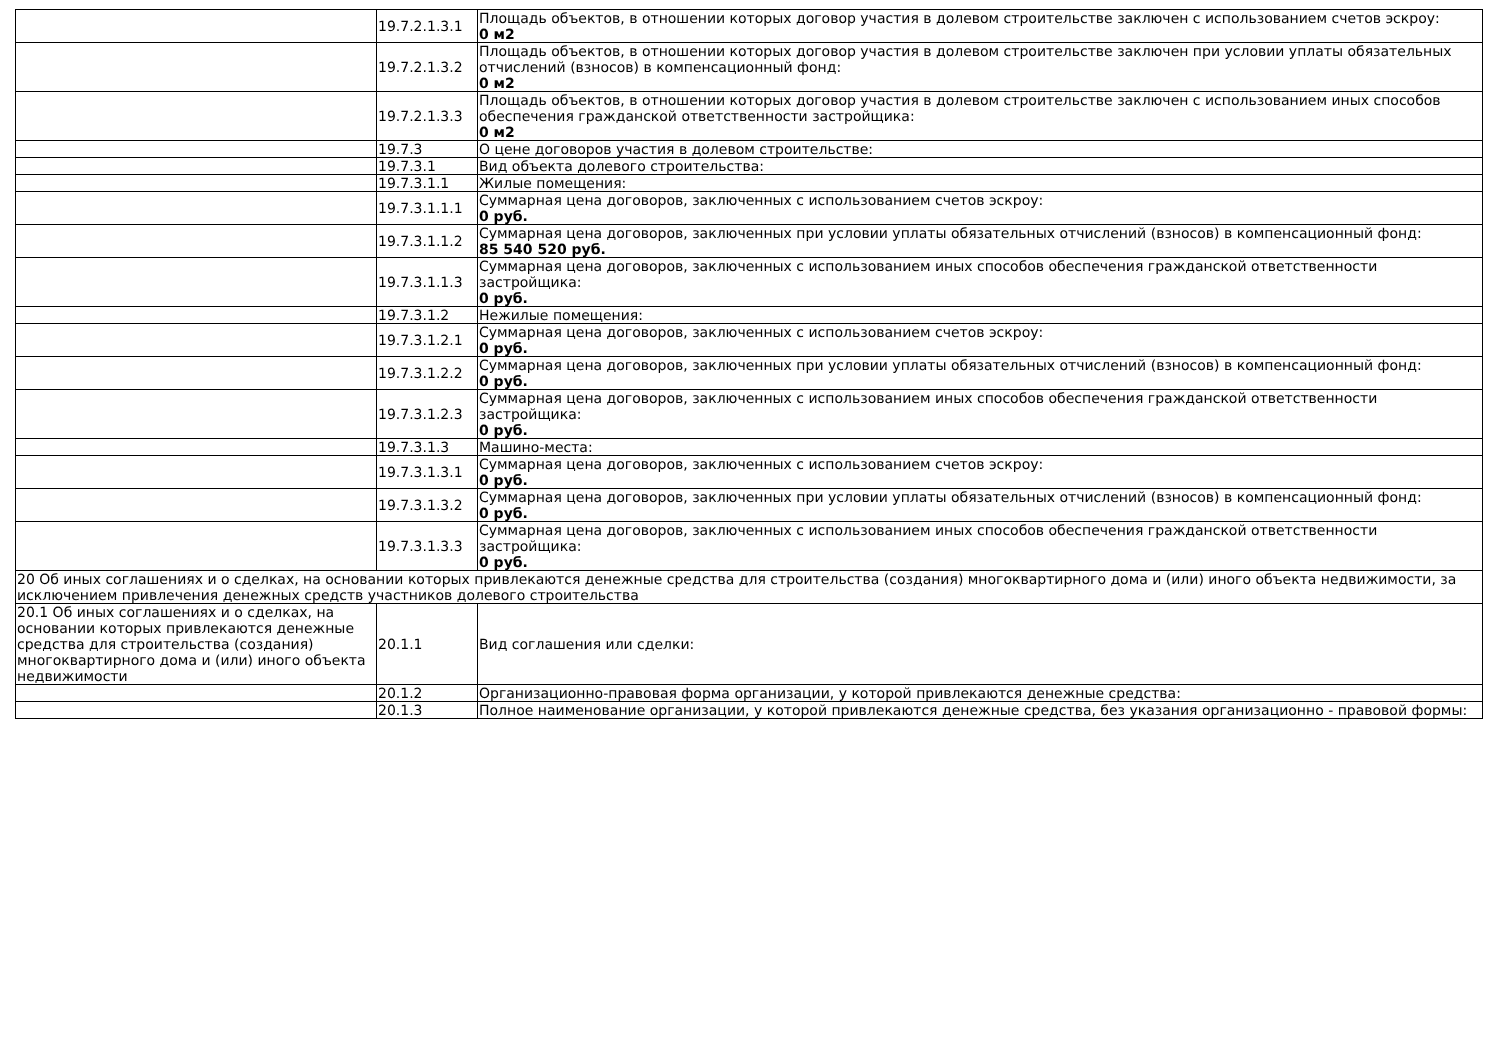| | 19.7.2.1.3.1 | Площадь объектов, в отношении которых договор участия в долевом строительстве заключен с использованием счетов эскроу: 0 м2 |
| | 19.7.2.1.3.2 | Площадь объектов, в отношении которых договор участия в долевом строительстве заключен при условии уплаты обязательных отчислений (взносов) в компенсационный фонд: 0 м2 |
| | 19.7.2.1.3.3 | Площадь объектов, в отношении которых договор участия в долевом строительстве заключен с использованием иных способов обеспечения гражданской ответственности застройщика: 0 м2 |
| | 19.7.3 | О цене договоров участия в долевом строительстве: |
| | 19.7.3.1 | Вид объекта долевого строительства: |
| | 19.7.3.1.1 | Жилые помещения: |
| | 19.7.3.1.1.1 | Суммарная цена договоров, заключенных с использованием счетов эскроу: 0 руб. |
| | 19.7.3.1.1.2 | Суммарная цена договоров, заключенных при условии уплаты обязательных отчислений (взносов) в компенсационный фонд: 85 540 520 руб. |
| | 19.7.3.1.1.3 | Суммарная цена договоров, заключенных с использованием иных способов обеспечения гражданской ответственности застройщика: 0 руб. |
| | 19.7.3.1.2 | Нежилые помещения: |
| | 19.7.3.1.2.1 | Суммарная цена договоров, заключенных с использованием счетов эскроу: 0 руб. |
| | 19.7.3.1.2.2 | Суммарная цена договоров, заключенных при условии уплаты обязательных отчислений (взносов) в компенсационный фонд: 0 руб. |
| | 19.7.3.1.2.3 | Суммарная цена договоров, заключенных с использованием иных способов обеспечения гражданской ответственности застройщика: 0 руб. |
| | 19.7.3.1.3 | Машино-места: |
| | 19.7.3.1.3.1 | Суммарная цена договоров, заключенных с использованием счетов эскроу: 0 руб. |
| | 19.7.3.1.3.2 | Суммарная цена договоров, заключенных при условии уплаты обязательных отчислений (взносов) в компенсационный фонд: 0 руб. |
| | 19.7.3.1.3.3 | Суммарная цена договоров, заключенных с использованием иных способов обеспечения гражданской ответственности застройщика: 0 руб. |
| 20 Об иных соглашениях и о сделках, на основании которых привлекаются денежные средства для строительства (создания) многоквартирного дома и (или) иного объекта недвижимости, за исключением привлечения денежных средств участников долевого строительства | | |
| 20.1 Об иных соглашениях и о сделках, на основании которых привлекаются денежные средства для строительства (создания) многоквартирного дома и (или) иного объекта недвижимости | 20.1.1 | Вид соглашения или сделки: |
| | 20.1.2 | Организационно-правовая форма организации, у которой привлекаются денежные средства: |
| | 20.1.3 | Полное наименование организации, у которой привлекаются денежные средства, без указания организационно - правовой формы: |